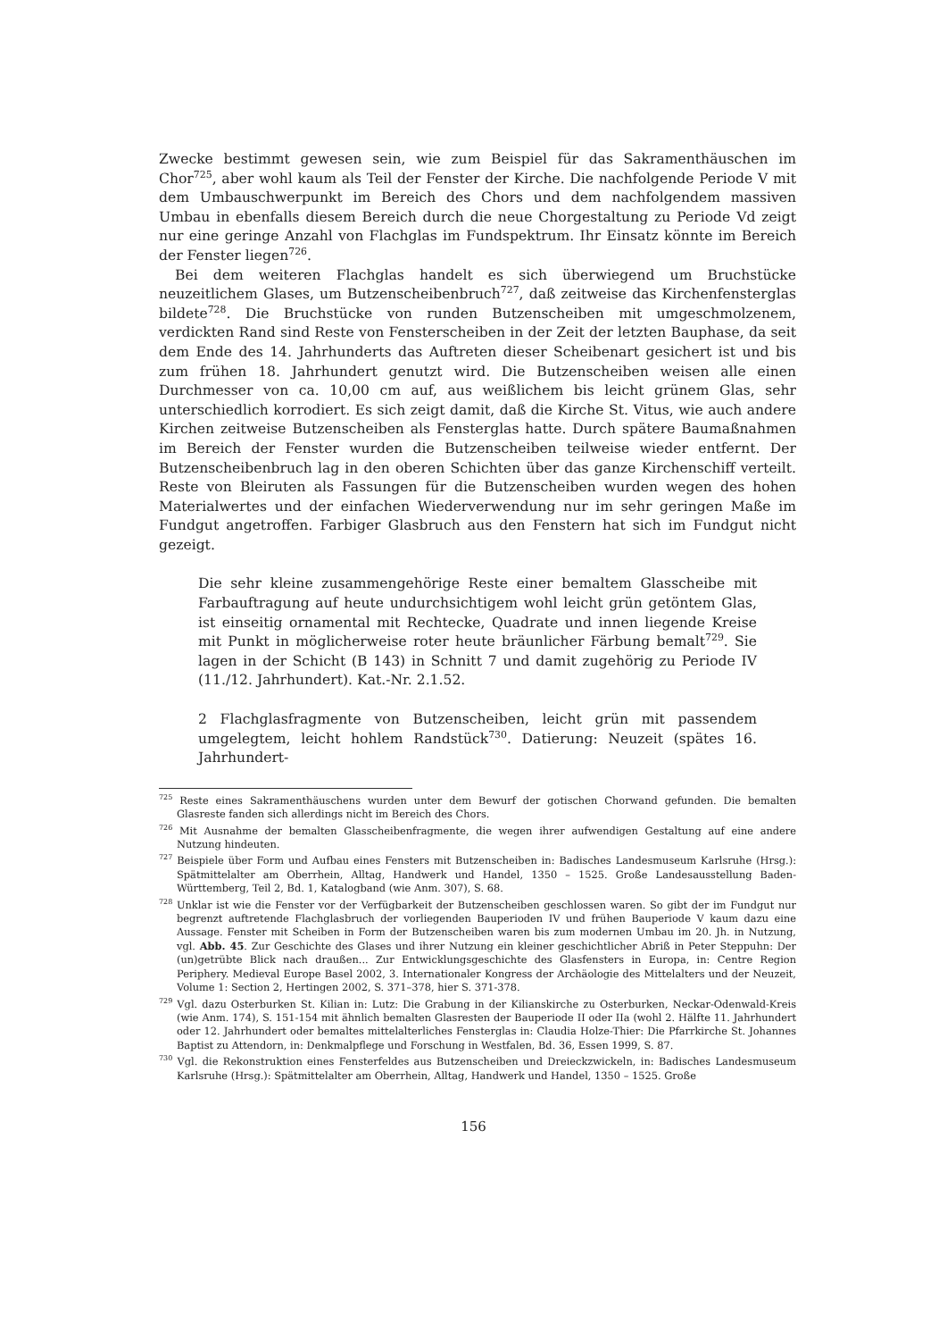Zwecke bestimmt gewesen sein, wie zum Beispiel für das Sakramenthäuschen im Chor<sup>725</sup>, aber wohl kaum als Teil der Fenster der Kirche. Die nachfolgende Periode V mit dem Umbauschwerpunkt im Bereich des Chors und dem nachfolgendem massiven Umbau in ebenfalls diesem Bereich durch die neue Chorgestaltung zu Periode Vd zeigt nur eine geringe Anzahl von Flachglas im Fundspektrum. Ihr Einsatz könnte im Bereich der Fenster liegen<sup>726</sup>.
Bei dem weiteren Flachglas handelt es sich überwiegend um Bruchstücke neuzeitlichem Glases, um Butzenscheibenbruch<sup>727</sup>, daß zeitweise das Kirchenfensterglas bildete<sup>728</sup>. Die Bruchstücke von runden Butzenscheiben mit umgeschmolzenem, verdickten Rand sind Reste von Fensterscheiben in der Zeit der letzten Bauphase, da seit dem Ende des 14. Jahrhunderts das Auftreten dieser Scheibenart gesichert ist und bis zum frühen 18. Jahrhundert genutzt wird. Die Butzenscheiben weisen alle einen Durchmesser von ca. 10,00 cm auf, aus weißlichem bis leicht grünem Glas, sehr unterschiedlich korrodiert. Es sich zeigt damit, daß die Kirche St. Vitus, wie auch andere Kirchen zeitweise Butzenscheiben als Fensterglas hatte. Durch spätere Baumaßnahmen im Bereich der Fenster wurden die Butzenscheiben teilweise wieder entfernt. Der Butzenscheibenbruch lag in den oberen Schichten über das ganze Kirchenschiff verteilt. Reste von Bleiruten als Fassungen für die Butzenscheiben wurden wegen des hohen Materialwertes und der einfachen Wiederverwendung nur im sehr geringen Maße im Fundgut angetroffen. Farbiger Glasbruch aus den Fenstern hat sich im Fundgut nicht gezeigt.
Die sehr kleine zusammengehörige Reste einer bemaltem Glasscheibe mit Farbauftragung auf heute undurchsichtigem wohl leicht grün getöntem Glas, ist einseitig ornamental mit Rechtecke, Quadrate und innen liegende Kreise mit Punkt in möglicherweise roter heute bräunlicher Färbung bemalt<sup>729</sup>. Sie lagen in der Schicht (B 143) in Schnitt 7 und damit zugehörig zu Periode IV (11./12. Jahrhundert). Kat.-Nr. 2.1.52.
2 Flachglasfragmente von Butzenscheiben, leicht grün mit passendem umgelegtem, leicht hohlem Randstück<sup>730</sup>. Datierung: Neuzeit (spätes 16. Jahrhundert-
<sup>725</sup> Reste eines Sakramenthäuschens wurden unter dem Bewurf der gotischen Chorwand gefunden. Die bemalten Glasreste fanden sich allerdings nicht im Bereich des Chors.
<sup>726</sup> Mit Ausnahme der bemalten Glasscheibenfragmente, die wegen ihrer aufwendigen Gestaltung auf eine andere Nutzung hindeuten.
<sup>727</sup> Beispiele über Form und Aufbau eines Fensters mit Butzenscheiben in: Badisches Landesmuseum Karlsruhe (Hrsg.): Spätmittelalter am Oberrhein, Alltag, Handwerk und Handel, 1350 – 1525. Große Landesausstellung Baden-Württemberg, Teil 2, Bd. 1, Katalogband (wie Anm. 307), S. 68.
<sup>728</sup> Unklar ist wie die Fenster vor der Verfügbarkeit der Butzenscheiben geschlossen waren. So gibt der im Fundgut nur begrenzt auftretende Flachglasbruch der vorliegenden Bauperioden IV und frühen Bauperiode V kaum dazu eine Aussage. Fenster mit Scheiben in Form der Butzenscheiben waren bis zum modernen Umbau im 20. Jh. in Nutzung, vgl. Abb. 45. Zur Geschichte des Glases und ihrer Nutzung ein kleiner geschichtlicher Abriß in Peter Steppuhn: Der (un)getrübte Blick nach draußen... Zur Entwicklungsgeschichte des Glasfensters in Europa, in: Centre Region Periphery. Medieval Europe Basel 2002, 3. Internationaler Kongress der Archäologie des Mittelalters und der Neuzeit, Volume 1: Section 2, Hertingen 2002, S. 371–378, hier S. 371-378.
<sup>729</sup> Vgl. dazu Osterburken St. Kilian in: Lutz: Die Grabung in der Kilianskirche zu Osterburken, Neckar-Odenwald-Kreis (wie Anm. 174), S. 151-154 mit ähnlich bemalten Glasresten der Bauperiode II oder IIa (wohl 2. Hälfte 11. Jahrhundert oder 12. Jahrhundert oder bemaltes mittelalterliches Fensterglas in: Claudia Holze-Thier: Die Pfarrkirche St. Johannes Baptist zu Attendorn, in: Denkmalpflege und Forschung in Westfalen, Bd. 36, Essen 1999, S. 87.
<sup>730</sup> Vgl. die Rekonstruktion eines Fensterfeldes aus Butzenscheiben und Dreieckzwickeln, in: Badisches Landesmuseum Karlsruhe (Hrsg.): Spätmittelalter am Oberrhein, Alltag, Handwerk und Handel, 1350 – 1525. Große
156